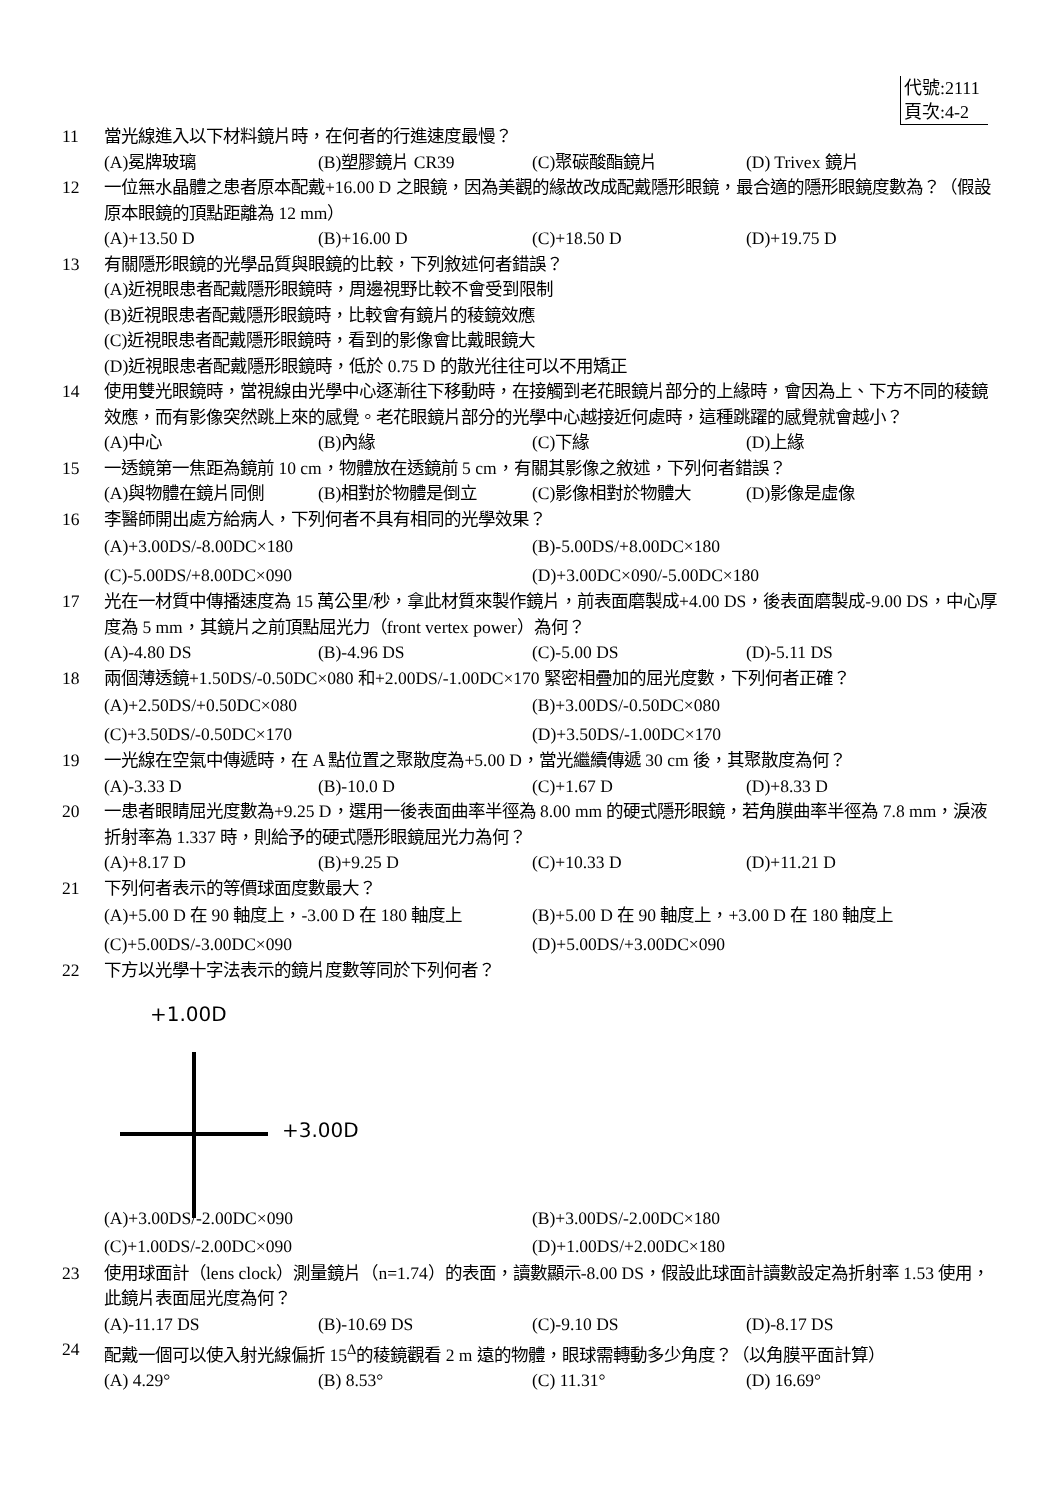代號:2111
頁次:4-2
11 當光線進入以下材料鏡片時，在何者的行進速度最慢？
(A)冕牌玻璃 (B)塑膠鏡片 CR39 (C)聚碳酸酯鏡片 (D) Trivex 鏡片
12 一位無水晶體之患者原本配戴+16.00 D 之眼鏡，因為美觀的緣故改成配戴隱形眼鏡，最合適的隱形眼鏡度數為？（假設原本眼鏡的頂點距離為 12 mm）
(A)+13.50 D (B)+16.00 D (C)+18.50 D (D)+19.75 D
13 有關隱形眼鏡的光學品質與眼鏡的比較，下列敘述何者錯誤？
(A)近視眼患者配戴隱形眼鏡時，周邊視野比較不會受到限制
(B)近視眼患者配戴隱形眼鏡時，比較會有鏡片的稜鏡效應
(C)近視眼患者配戴隱形眼鏡時，看到的影像會比戴眼鏡大
(D)近視眼患者配戴隱形眼鏡時，低於 0.75 D 的散光往往可以不用矯正
14 使用雙光眼鏡時，當視線由光學中心逐漸往下移動時，在接觸到老花眼鏡片部分的上緣時，會因為上、下方不同的稜鏡效應，而有影像突然跳上來的感覺。老花眼鏡片部分的光學中心越接近何處時，這種跳躍的感覺就會越小？
(A)中心 (B)內緣 (C)下緣 (D)上緣
15 一透鏡第一焦距為鏡前 10 cm，物體放在透鏡前 5 cm，有關其影像之敘述，下列何者錯誤？
(A)與物體在鏡片同側 (B)相對於物體是倒立 (C)影像相對於物體大 (D)影像是虛像
16 李醫師開出處方給病人，下列何者不具有相同的光學效果？
(A)+3.00DS/-8.00DC×180 (B)-5.00DS/+8.00DC×180
(C)-5.00DS/+8.00DC×090 (D)+3.00DC×090/-5.00DC×180
17 光在一材質中傳播速度為 15 萬公里/秒，拿此材質來製作鏡片，前表面磨製成+4.00 DS，後表面磨製成-9.00 DS，中心厚度為 5 mm，其鏡片之前頂點屈光力（front vertex power）為何？
(A)-4.80 DS (B)-4.96 DS (C)-5.00 DS (D)-5.11 DS
18 兩個薄透鏡+1.50DS/-0.50DC×080 和+2.00DS/-1.00DC×170 緊密相疊加的屈光度數，下列何者正確？
(A)+2.50DS/+0.50DC×080 (B)+3.00DS/-0.50DC×080
(C)+3.50DS/-0.50DC×170 (D)+3.50DS/-1.00DC×170
19 一光線在空氣中傳遞時，在 A 點位置之聚散度為+5.00 D，當光繼續傳遞 30 cm 後，其聚散度為何？
(A)-3.33 D (B)-10.0 D (C)+1.67 D (D)+8.33 D
20 一患者眼睛屈光度數為+9.25 D，選用一後表面曲率半徑為 8.00 mm 的硬式隱形眼鏡，若角膜曲率半徑為 7.8 mm，淚液折射率為 1.337 時，則給予的硬式隱形眼鏡屈光力為何？
(A)+8.17 D (B)+9.25 D (C)+10.33 D (D)+11.21 D
21 下列何者表示的等價球面度數最大？
(A)+5.00 D 在 90 軸度上，-3.00 D 在 180 軸度上 (B)+5.00 D 在 90 軸度上，+3.00 D 在 180 軸度上
(C)+5.00DS/-3.00DC×090 (D)+5.00DS/+3.00DC×090
22 下方以光學十字法表示的鏡片度數等同於下列何者？
+1.00D
+3.00D
(A)+3.00DS/-2.00DC×090 (B)+3.00DS/-2.00DC×180
(C)+1.00DS/-2.00DC×090 (D)+1.00DS/+2.00DC×180
23 使用球面計（lens clock）測量鏡片（n=1.74）的表面，讀數顯示-8.00 DS，假設此球面計讀數設定為折射率 1.53 使用，此鏡片表面屈光度為何？
(A)-11.17 DS (B)-10.69 DS (C)-9.10 DS (D)-8.17 DS
24 配戴一個可以使入射光線偏折 15<sup>Δ</sup>的稜鏡觀看 2 m 遠的物體，眼球需轉動多少角度？（以角膜平面計算）
(A) 4.29° (B) 8.53° (C) 11.31° (D) 16.69°